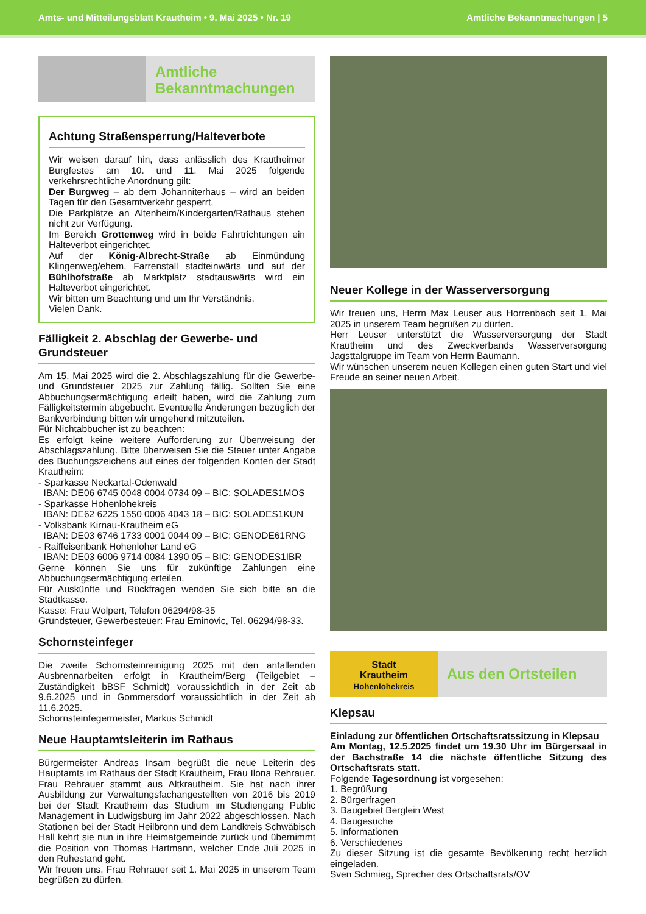Amts- und Mitteilungsblatt Krautheim • 9. Mai 2025 • Nr. 19 Amtliche Bekanntmachungen | 5
Amtliche
Bekanntmachungen
Achtung Straßensperrung/Halteverbote
Wir weisen darauf hin, dass anlässlich des Krautheimer Burgfestes am 10. und 11. Mai 2025 folgende verkehrsrechtliche Anordnung gilt:
Der Burgweg – ab dem Johanniterhaus – wird an beiden Tagen für den Gesamtverkehr gesperrt.
Die Parkplätze an Altenheim/Kindergarten/Rathaus stehen nicht zur Verfügung.
Im Bereich Grottenweg wird in beide Fahrtrichtungen ein Halteverbot eingerichtet.
Auf der König-Albrecht-Straße ab Einmündung Klingenweg/ehem. Farrenstall stadteinwärts und auf der Bühlhofstraße ab Marktplatz stadtauswärts wird ein Halteverbot eingerichtet.
Wir bitten um Beachtung und um Ihr Verständnis.
Vielen Dank.
Fälligkeit 2. Abschlag der Gewerbe- und Grundsteuer
Am 15. Mai 2025 wird die 2. Abschlagszahlung für die Gewerbe- und Grundsteuer 2025 zur Zahlung fällig. Sollten Sie eine Abbuchungsermächtigung erteilt haben, wird die Zahlung zum Fälligkeitstermin abgebucht. Eventuelle Änderungen bezüglich der Bankverbindung bitten wir umgehend mitzuteilen.
Für Nichtabbucher ist zu beachten:
Es erfolgt keine weitere Aufforderung zur Überweisung der Abschlagszahlung. Bitte überweisen Sie die Steuer unter Angabe des Buchungszeichens auf eines der folgenden Konten der Stadt Krautheim:
- Sparkasse Neckartal-Odenwald
IBAN: DE06 6745 0048 0004 0734 09 – BIC: SOLADES1MOS
- Sparkasse Hohenlohekreis
IBAN: DE62 6225 1550 0006 4043 18 – BIC: SOLADES1KUN
- Volksbank Kirnau-Krautheim eG
IBAN: DE03 6746 1733 0001 0044 09 – BIC: GENODE61RNG
- Raiffeisenbank Hohenloher Land eG
IBAN: DE03 6006 9714 0084 1390 05 – BIC: GENODES1IBR
Gerne können Sie uns für zukünftige Zahlungen eine Abbuchungsermächtigung erteilen.
Für Auskünfte und Rückfragen wenden Sie sich bitte an die Stadtkasse.
Kasse: Frau Wolpert, Telefon 06294/98-35
Grundsteuer, Gewerbesteuer: Frau Eminovic, Tel. 06294/98-33.
Schornsteinfeger
Die zweite Schornsteinreinigung 2025 mit den anfallenden Ausbrennarbeiten erfolgt in Krautheim/Berg (Teilgebiet – Zuständigkeit bBSF Schmidt) voraussichtlich in der Zeit ab 9.6.2025 und in Gommersdorf voraussichtlich in der Zeit ab 11.6.2025.
Schornsteinfegermeister, Markus Schmidt
Neue Hauptamtsleiterin im Rathaus
Bürgermeister Andreas Insam begrüßt die neue Leiterin des Hauptamts im Rathaus der Stadt Krautheim, Frau Ilona Rehrauer. Frau Rehrauer stammt aus Altkrautheim. Sie hat nach ihrer Ausbildung zur Verwaltungsfachangestellten von 2016 bis 2019 bei der Stadt Krautheim das Studium im Studiengang Public Management in Ludwigsburg im Jahr 2022 abgeschlossen. Nach Stationen bei der Stadt Heilbronn und dem Landkreis Schwäbisch Hall kehrt sie nun in ihre Heimatgemeinde zurück und übernimmt die Position von Thomas Hartmann, welcher Ende Juli 2025 in den Ruhestand geht.
Wir freuen uns, Frau Rehrauer seit 1. Mai 2025 in unserem Team begrüßen zu dürfen.
Neuer Kollege in der Wasserversorgung
Wir freuen uns, Herrn Max Leuser aus Horrenbach seit 1. Mai 2025 in unserem Team begrüßen zu dürfen.
Herr Leuser unterstützt die Wasserversorgung der Stadt Krautheim und des Zweckverbands Wasserversorgung Jagsttalgruppe im Team von Herrn Baumann.
Wir wünschen unserem neuen Kollegen einen guten Start und viel Freude an seiner neuen Arbeit.
Stadt
Krautheim
Hohenlohekreis
Aus den Ortsteilen
Klepsau
Einladung zur öffentlichen Ortschaftsratssitzung in Klepsau
Am Montag, 12.5.2025 findet um 19.30 Uhr im Bürgersaal in der Bachstraße 14 die nächste öffentliche Sitzung des Ortschaftsrats statt.
Folgende Tagesordnung ist vorgesehen:
1. Begrüßung
2. Bürgerfragen
3. Baugebiet Berglein West
4. Baugesuche
5. Informationen
6. Verschiedenes
Zu dieser Sitzung ist die gesamte Bevölkerung recht herzlich eingeladen.
Sven Schmieg, Sprecher des Ortschaftsrats/OV